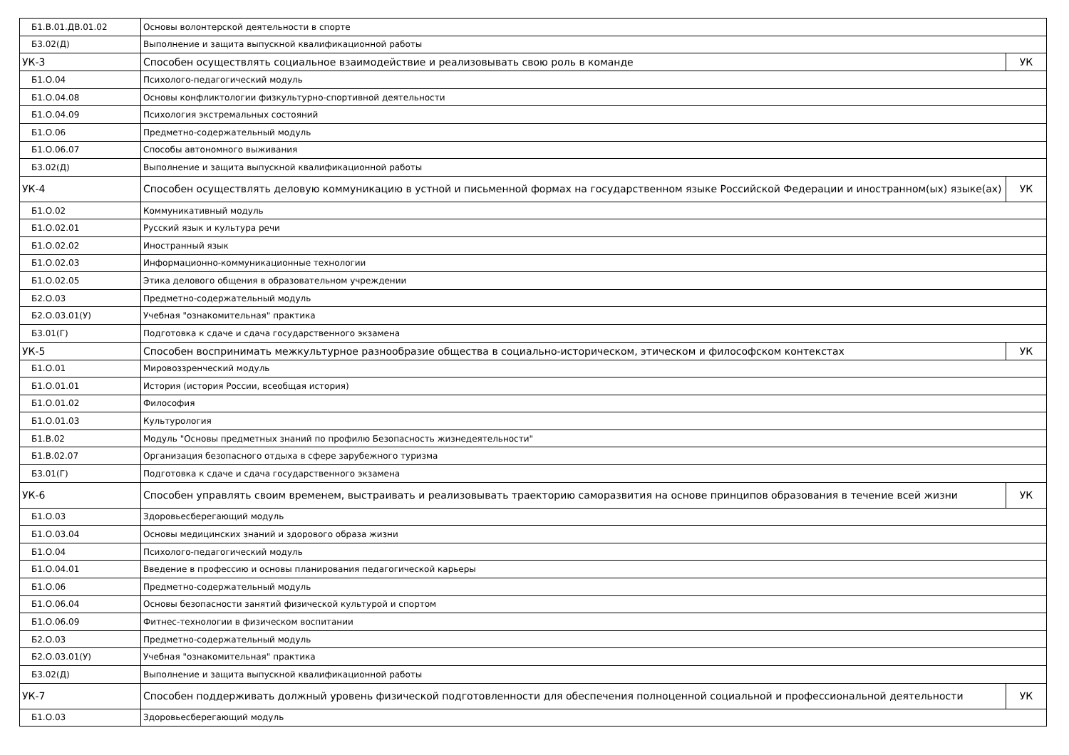| Б1.В.01.ДВ.01.02 | Основы волонтерской деятельности в спорте | |
| Б3.02(Д) | Выполнение и защита выпускной квалификационной работы | |
| УК-3 | Способен осуществлять социальное взаимодействие и реализовывать свою роль в команде | УК |
| Б1.О.04 | Психолого-педагогический модуль | |
| Б1.О.04.08 | Основы конфликтологии физкультурно-спортивной деятельности | |
| Б1.О.04.09 | Психология экстремальных состояний | |
| Б1.О.06 | Предметно-содержательный модуль | |
| Б1.О.06.07 | Способы автономного выживания | |
| Б3.02(Д) | Выполнение и защита выпускной квалификационной работы | |
| УК-4 | Способен осуществлять деловую коммуникацию в устной и письменной формах на государственном языке Российской Федерации и иностранном(ых) языке(ах) | УК |
| Б1.О.02 | Коммуникативный модуль | |
| Б1.О.02.01 | Русский язык и культура речи | |
| Б1.О.02.02 | Иностранный язык | |
| Б1.О.02.03 | Информационно-коммуникационные технологии | |
| Б1.О.02.05 | Этика делового общения в образовательном учреждении | |
| Б2.О.03 | Предметно-содержательный модуль | |
| Б2.О.03.01(У) | Учебная "ознакомительная" практика | |
| Б3.01(Г) | Подготовка к сдаче и сдача государственного экзамена | |
| УК-5 | Способен воспринимать межкультурное разнообразие общества в социально-историческом, этическом и философском контекстах | УК |
| Б1.О.01 | Мировоззренческий модуль | |
| Б1.О.01.01 | История (история России, всеобщая история) | |
| Б1.О.01.02 | Философия | |
| Б1.О.01.03 | Культурология | |
| Б1.В.02 | Модуль "Основы предметных знаний по профилю Безопасность жизнедеятельности" | |
| Б1.В.02.07 | Организация безопасного отдыха в сфере зарубежного туризма | |
| Б3.01(Г) | Подготовка к сдаче и сдача государственного экзамена | |
| УК-6 | Способен управлять своим временем, выстраивать и реализовывать траекторию саморазвития на основе принципов образования в течение всей жизни | УК |
| Б1.О.03 | Здоровьесберегающий модуль | |
| Б1.О.03.04 | Основы медицинских знаний и здорового образа жизни | |
| Б1.О.04 | Психолого-педагогический модуль | |
| Б1.О.04.01 | Введение в профессию и основы планирования педагогической карьеры | |
| Б1.О.06 | Предметно-содержательный модуль | |
| Б1.О.06.04 | Основы безопасности занятий физической культурой и спортом | |
| Б1.О.06.09 | Фитнес-технологии в физическом воспитании | |
| Б2.О.03 | Предметно-содержательный модуль | |
| Б2.О.03.01(У) | Учебная "ознакомительная" практика | |
| Б3.02(Д) | Выполнение и защита выпускной квалификационной работы | |
| УК-7 | Способен поддерживать должный уровень физической подготовленности для обеспечения полноценной социальной и профессиональной деятельности | УК |
| Б1.О.03 | Здоровьесберегающий модуль | |